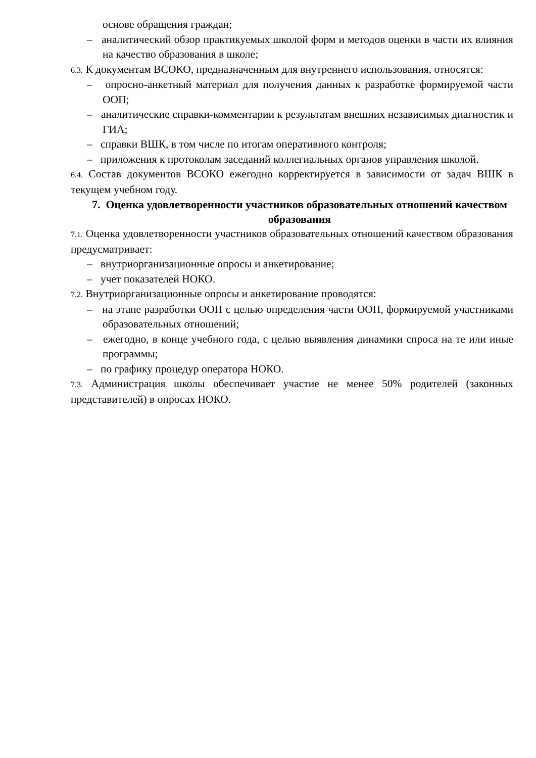основе обращения граждан;
– аналитический обзор практикуемых школой форм и методов оценки в части их влияния на качество образования в школе;
6.3. К документам ВСОКО, предназначенным для внутреннего использования, относятся:
– опросно-анкетный материал для получения данных к разработке формируемой части ООП;
– аналитические справки-комментарии к результатам внешних независимых диагностик и ГИА;
– справки ВШК, в том числе по итогам оперативного контроля;
– приложения к протоколам заседаний коллегиальных органов управления школой.
6.4. Состав документов ВСОКО ежегодно корректируется в зависимости от задач ВШК в текущем учебном году.
7. Оценка удовлетворенности участников образовательных отношений качеством образования
7.1. Оценка удовлетворенности участников образовательных отношений качеством образования предусматривает:
– внутриорганизационные опросы и анкетирование;
– учет показателей НОКО.
7.2. Внутриорганизационные опросы и анкетирование проводятся:
– на этапе разработки ООП с целью определения части ООП, формируемой участниками образовательных отношений;
– ежегодно, в конце учебного года, с целью выявления динамики спроса на те или иные программы;
– по графику процедур оператора НОКО.
7.3. Администрация школы обеспечивает участие не менее 50% родителей (законных представителей) в опросах НОКО.